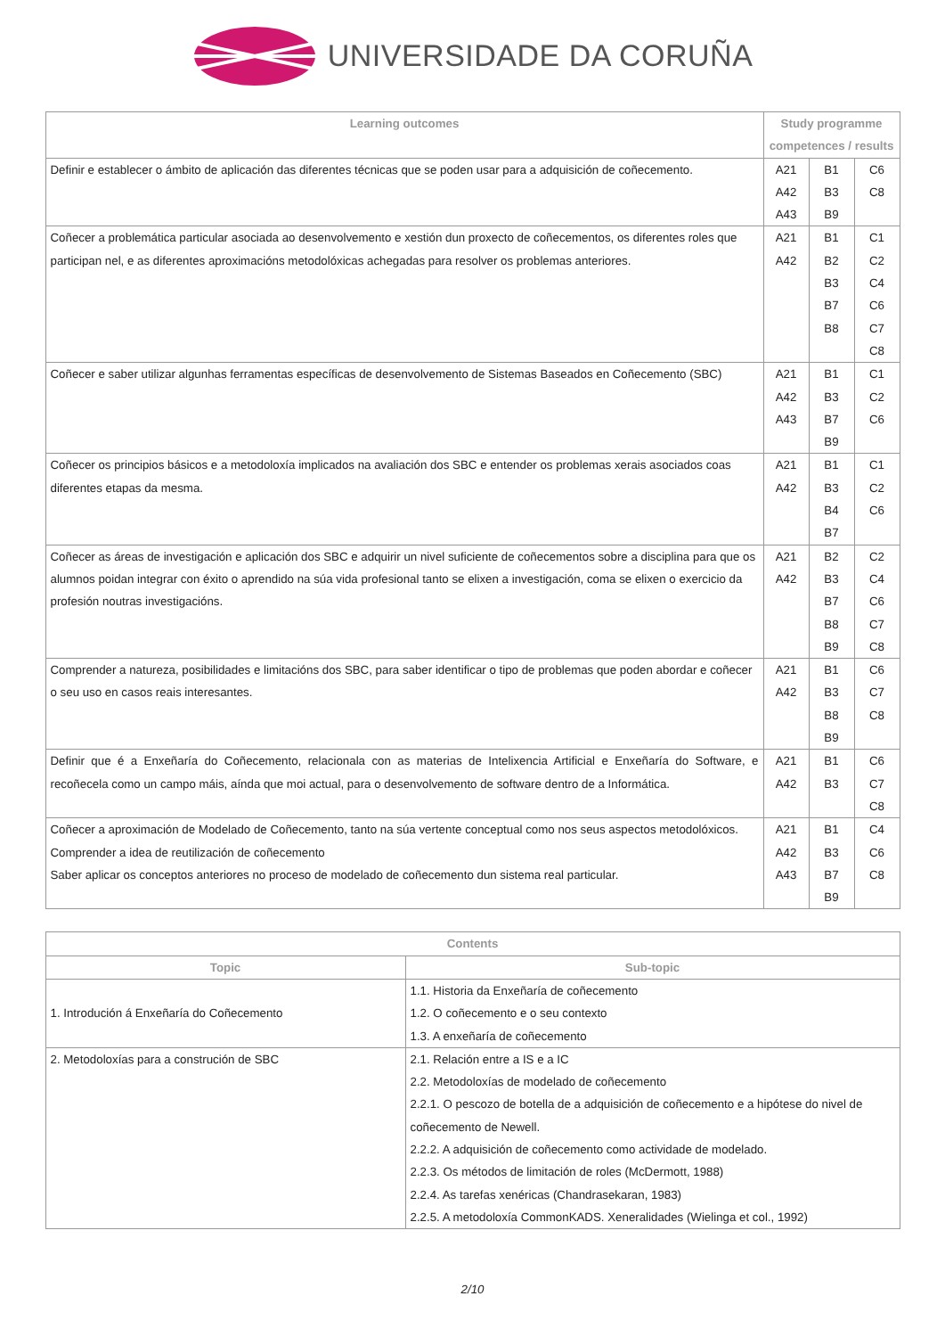UNIVERSIDADE DA CORUÑA
| Learning outcomes | Study programme competences / results | | |
| --- | --- | --- | --- |
| Definir e establecer o ámbito de aplicación das diferentes técnicas que se poden usar para a adquisición de coñecemento. | A21 A42 A43 | B1 B3 B9 | C6 C8 |
| Coñecer a problemática particular asociada ao desenvolvemento e xestión dun proxecto de coñecementos, os diferentes roles que participan nel, e as diferentes aproximacións metodolóxicas achegadas para resolver os problemas anteriores. | A21 A42 | B1 B2 B3 B7 B8 | C1 C2 C4 C6 C7 C8 |
| Coñecer e saber utilizar algunhas ferramentas específicas de desenvolvemento de Sistemas Baseados en Coñecemento (SBC) | A21 A42 A43 | B1 B3 B7 B9 | C1 C2 C6 |
| Coñecer os principios básicos e a metodoloxía implicados na avaliación dos SBC e entender os problemas xerais asociados coas diferentes etapas da mesma. | A21 A42 | B1 B3 B4 B7 | C1 C2 C6 |
| Coñecer as áreas de investigación e aplicación dos SBC e adquirir un nivel suficiente de coñecementos sobre a disciplina para que os alumnos poidan integrar con éxito o aprendido na súa vida profesional tanto se elixen a investigación, coma se elixen o exercicio da profesión noutras investigacións. | A21 A42 | B2 B3 B7 B8 B9 | C2 C4 C6 C7 C8 |
| Comprender a natureza, posibilidades e limitacións dos SBC, para saber identificar o tipo de problemas que poden abordar e coñecer o seu uso en casos reais interesantes. | A21 A42 | B1 B3 B8 B9 | C6 C7 C8 |
| Definir que é a Enxeñaría do Coñecemento, relacionala con as materias de Intelixencia Artificial e Enxeñaría do Software, e recoñecela como un campo máis, aínda que moi actual, para o desenvolvemento de software dentro de a Informática. | A21 A42 | B1 B3 | C6 C7 C8 |
| Coñecer a aproximación de Modelado de Coñecemento, tanto na súa vertente conceptual como nos seus aspectos metodolóxicos. Comprender a idea de reutilización de coñecemento Saber aplicar os conceptos anteriores no proceso de modelado de coñecemento dun sistema real particular. | A21 A42 A43 | B1 B3 B7 B9 | C4 C6 C8 |
| Contents | |
| --- | --- |
| Topic | Sub-topic |
| 1. Introdución á Enxeñaría do Coñecemento | 1.1. Historia da Enxeñaría de coñecemento 1.2. O coñecemento e o seu contexto 1.3. A enxeñaría de coñecemento |
| 2. Metodoloxías para a construción de SBC | 2.1. Relación entre a IS e a IC 2.2. Metodoloxías de modelado de coñecemento 2.2.1. O pescozo de botella de a adquisición de coñecemento e a hipótese do nivel de coñecemento de Newell. 2.2.2. A adquisición de coñecemento como actividade de modelado. 2.2.3. Os métodos de limitación de roles (McDermott, 1988) 2.2.4. As tarefas xenéricas (Chandrasekaran, 1983) 2.2.5. A metodoloxía CommonKADS. Xeneralidades (Wielinga et col., 1992) |
2/10